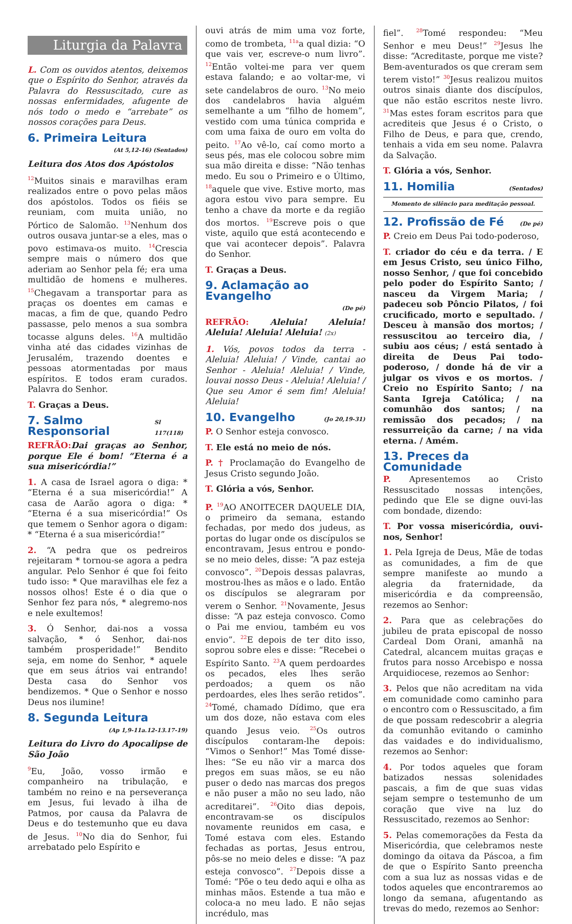Liturgia da Palavra
L. Com os ouvidos atentos, deixemos que o Espírito do Senhor, através da Palavra do Ressuscitado, cure as nossas enfermidades, afugente de nós todo o medo e “arrebate” os nossos corações para Deus.
6. Primeira Leitura
(At 5,12-16) (Sentados)
Leitura dos Atos dos Apóstolos
<sup>12</sup> Muitos sinais e maravilhas eram realizados entre o povo pelas mãos dos apóstolos. Todos os fiéis se reuniam, com muita união, no Pórtico de Salomão. <sup>13</sup>Nenhum dos outros ousava juntar-se a eles, mas o povo estimava-os muito. <sup>14</sup>Crescia sempre mais o número dos que aderiam ao Senhor pela fé; era uma multidão de homens e mulheres. <sup>15</sup>Chegavam a transportar para as praças os doentes em camas e macas, a fim de que, quando Pedro passasse, pelo menos a sua sombra tocasse alguns deles. <sup>16</sup>A multidão vinha até das cidades vizinhas de Jerusalém, trazendo doentes e pessoas atormentadas por maus espíritos. E todos eram curados. Palavra do Senhor.
T. Graças a Deus.
7. Salmo Responsorial Sl 117(118)
REFRÃO: Dai graças ao Senhor, porque Ele é bom! “Eterna é a sua misericórdia!”
1. A casa de Israel agora o diga: * “Eterna é a sua misericórdia!” A casa de Aarão agora o diga: * “Eterna é a sua misericórdia!” Os que temem o Senhor agora o digam: * “Eterna é a sua misericórdia!”
2. “A pedra que os pedreiros rejeitaram * tornou-se agora a pedra angular. Pelo Senhor é que foi feito tudo isso: * Que maravilhas ele fez a nossos olhos! Este é o dia que o Senhor fez para nós, * alegremo-nos e nele exultemos!
3. Ó Senhor, dai-nos a vossa salvação, * ó Senhor, dai-nos também prosperidade!” Bendito seja, em nome do Senhor, * aquele que em seus átrios vai entrando! Desta casa do Senhor vos bendizemos. * Que o Senhor e nosso Deus nos ilumine!
8. Segunda Leitura
(Ap 1,9-11a.12-13.17-19)
Leitura do Livro do Apocalipse de São João
<sup>9</sup> Eu, João, vosso irmão e companheiro na tribulação, e também no reino e na perseverança em Jesus, fui levado à ilha de Patmos, por causa da Palavra de Deus e do testemunho que eu dava de Jesus. <sup>10</sup>No dia do Senhor, fui arrebatado pelo Espírito e
ouvi atrás de mim uma voz forte, como de trombeta, <sup>11a</sup>a qual dizia: “O que vais ver, escreve-o num livro”. <sup>12</sup>Então voltei-me para ver quem estava falando; e ao voltar-me, vi sete candelabros de ouro. <sup>13</sup>No meio dos candelabros havia alguém semelhante a um “filho de homem”, vestido com uma túnica comprida e com uma faixa de ouro em volta do peito. <sup>17</sup>Ao vê-lo, caí como morto a seus pés, mas ele colocou sobre mim sua mão direita e disse: “Não tenhas medo. Eu sou o Primeiro e o Último, <sup>18</sup>aquele que vive. Estive morto, mas agora estou vivo para sempre. Eu tenho a chave da morte e da região dos mortos. <sup>19</sup>Escreve pois o que viste, aquilo que está acontecendo e que vai acontecer depois”. Palavra do Senhor.
T. Graças a Deus.
9. Aclamação ao Evangelho
(De pé)
REFRÃO: Aleluia! Aleluia! Aleluia! Aleluia! Aleluia! (2x)
1. Vós, povos todos da terra - Aleluia! Aleluia! / Vinde, cantai ao Senhor - Aleluia! Aleluia! / Vinde, louvai nosso Deus - Aleluia! Aleluia! / Que seu Amor é sem fim! Aleluia! Aleluia!
10. Evangelho (Jo 20,19-31)
P. O Senhor esteja convosco.
T. Ele está no meio de nós.
P. † Proclamação do Evangelho de Jesus Cristo segundo João.
T. Glória a vós, Senhor.
P. <sup>19</sup>AO ANOITECER DAQUELE DIA, o primeiro da semana, estando fechadas, por medo dos judeus, as portas do lugar onde os discípulos se encontravam, Jesus entrou e pondo-se no meio deles, disse: “A paz esteja convosco”. <sup>20</sup>Depois dessas palavras, mostrou-lhes as mãos e o lado. Então os discípulos se alegraram por verem o Senhor. <sup>21</sup>Novamente, Jesus disse: “A paz esteja convosco. Como o Pai me enviou, também eu vos envio”. <sup>22</sup>E depois de ter dito isso, soprou sobre eles e disse: “Recebei o Espírito Santo. <sup>23</sup>A quem perdoardes os pecados, eles lhes serão perdoados; a quem os não perdoardes, eles lhes serão retidos”. <sup>24</sup>Tomé, chamado Dídimo, que era um dos doze, não estava com eles quando Jesus veio. <sup>25</sup>Os outros discípulos contaram-lhe depois: “Vimos o Senhor!” Mas Tomé disse-lhes: “Se eu não vir a marca dos pregos em suas mãos, se eu não puser o dedo nas marcas dos pregos e não puser a mão no seu lado, não acreditarei”. <sup>26</sup>Oito dias depois, encontravam-se os discípulos novamente reunidos em casa, e Tomé estava com eles. Estando fechadas as portas, Jesus entrou, pôs-se no meio deles e disse: “A paz esteja convosco”. <sup>27</sup>Depois disse a Tomé: “Põe o teu dedo aqui e olha as minhas mãos. Estende a tua mão e coloca-a no meu lado. E não sejas incrédulo, mas
fiel”. <sup>28</sup>Tomé respondeu: “Meu Senhor e meu Deus!” <sup>29</sup>Jesus lhe disse: “Acreditaste, porque me viste? Bem-aventurados os que creram sem terem visto!” <sup>30</sup>Jesus realizou muitos outros sinais diante dos discípulos, que não estão escritos neste livro. <sup>31</sup>Mas estes foram escritos para que acrediteis que Jesus é o Cristo, o Filho de Deus, e para que, crendo, tenhais a vida em seu nome. Palavra da Salvação.
T. Glória a vós, Senhor.
11. Homilia (Sentados)
Momento de silêncio para meditação pessoal.
12. Profissão de Fé (De pé)
P. Creio em Deus Pai todo-poderoso,
T. criador do céu e da terra. / E em Jesus Cristo, seu único Filho, nosso Senhor, / que foi concebido pelo poder do Espírito Santo; / nasceu da Virgem Maria; / padeceu sob Pôncio Pilatos, / foi crucificado, morto e sepultado. / Desceu à mansão dos mortos; / ressuscitou ao terceiro dia, / subiu aos céus; / está sentado à direita de Deus Pai todo-poderoso, / donde há de vir a julgar os vivos e os mortos. / Creio no Espírito Santo; / na Santa Igreja Católica; / na comunhão dos santos; / na remissão dos pecados; / na ressurreição da carne; / na vida eterna. / Amém.
13. Preces da Comunidade
P. Apresentemos ao Cristo Ressuscitado nossas intenções, pedindo que Ele se digne ouvi-las com bondade, dizendo:
T. Por vossa misericórdia, ouvi-nos, Senhor!
1. Pela Igreja de Deus, Mãe de todas as comunidades, a fim de que sempre manifeste ao mundo a alegria da fraternidade, da misericórdia e da compreensão, rezemos ao Senhor:
2. Para que as celebrações do jubileu de prata episcopal de nosso Cardeal Dom Orani, amanhã na Catedral, alcancem muitas graças e frutos para nosso Arcebispo e nossa Arquidiocese, rezemos ao Senhor:
3. Pelos que não acreditam na vida em comunidade como caminho para o encontro com o Ressuscitado, a fim de que possam redescobrir a alegria da comunhão evitando o caminho das vaidades e do individualismo, rezemos ao Senhor:
4. Por todos aqueles que foram batizados nessas solenidades pascais, a fim de que suas vidas sejam sempre o testemunho de um coração que vive na luz do Ressuscitado, rezemos ao Senhor:
5. Pelas comemorações da Festa da Misericórdia, que celebramos neste domingo da oitava da Páscoa, a fim de que o Espírito Santo preencha com a sua luz as nossas vidas e de todos aqueles que encontraremos ao longo da semana, afugentando as trevas do medo, rezemos ao Senhor: